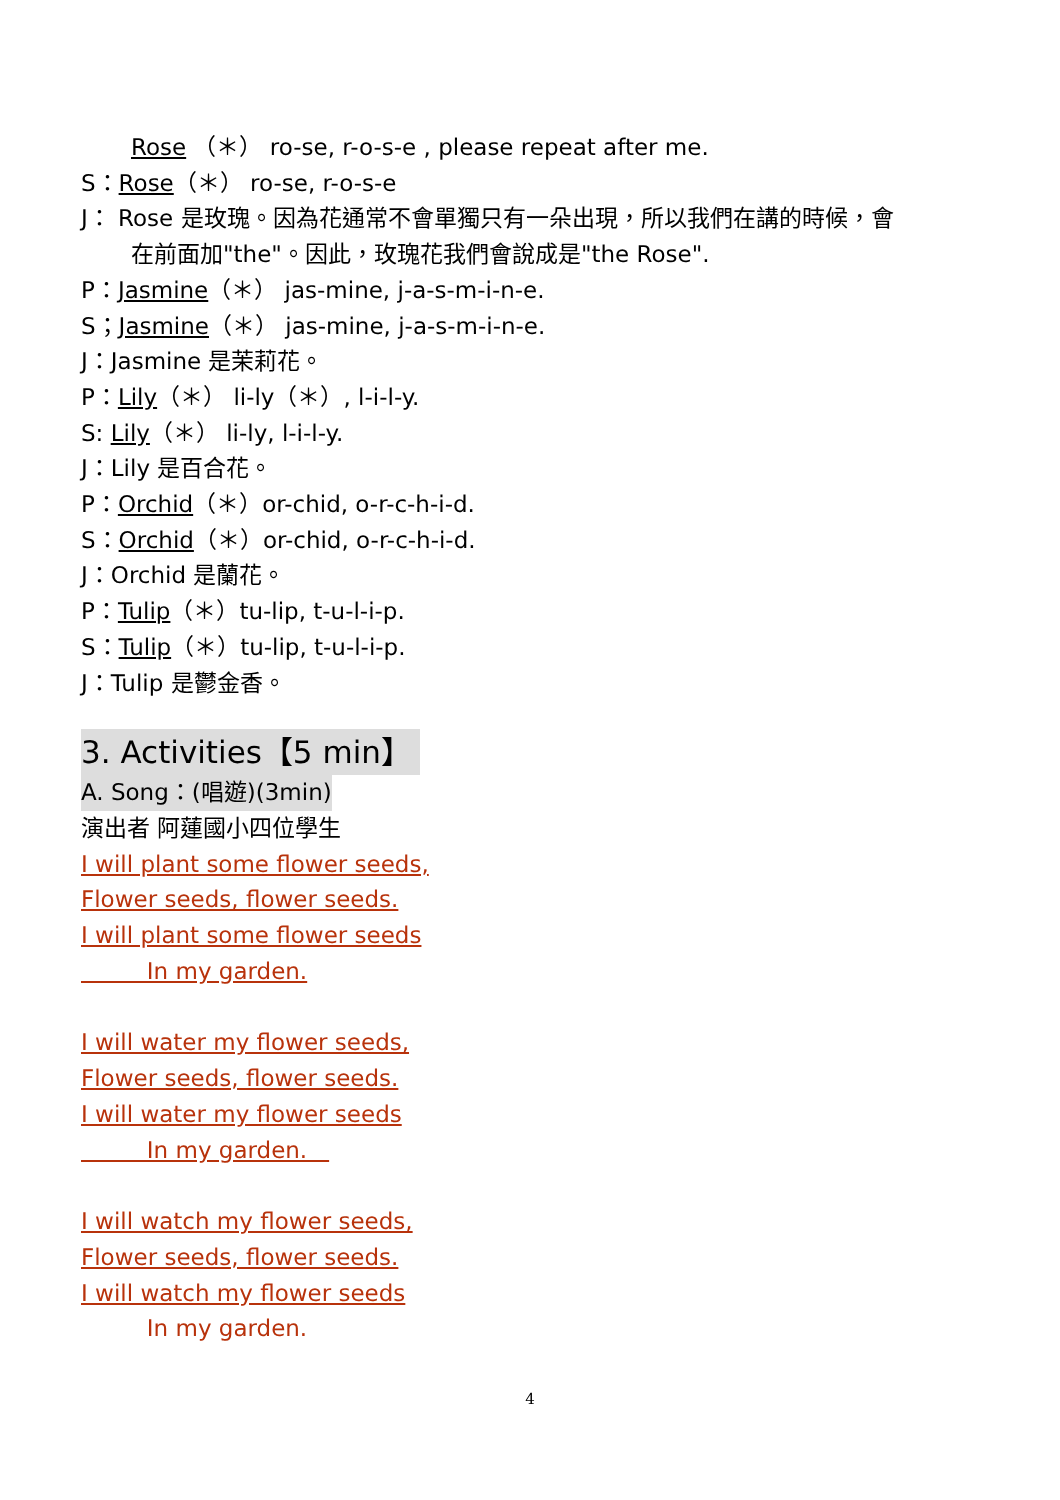Rose （＊） ro-se, r-o-s-e , please repeat after me.
S：Rose（＊） ro-se, r-o-s-e
J： Rose 是玫瑰。因為花通常不會單獨只有一朵出現，所以我們在講的時候，會
在前面加"the"。因此，玫瑰花我們會說成是"the Rose".
P：Jasmine（＊） jas-mine, j-a-s-m-i-n-e.
S；Jasmine（＊） jas-mine, j-a-s-m-i-n-e.
J：Jasmine 是茉莉花。
P：Lily（＊） li-ly（＊）, l-i-l-y.
S: Lily（＊） li-ly, l-i-l-y.
J：Lily 是百合花。
P：Orchid（＊）or-chid, o-r-c-h-i-d.
S：Orchid（＊）or-chid, o-r-c-h-i-d.
J：Orchid 是蘭花。
P：Tulip（＊）tu-lip, t-u-l-i-p.
S：Tulip（＊）tu-lip, t-u-l-i-p.
J：Tulip 是鬱金香。
3. Activities【5 min】
A. Song：(唱遊)(3min)
演出者 阿蓮國小四位學生
I will plant some flower seeds,
Flower seeds, flower seeds.
I will plant some flower seeds
In my garden.
I will water my flower seeds,
Flower seeds, flower seeds.
I will water my flower seeds
In my garden.
I will watch my flower seeds,
Flower seeds, flower seeds.
I will watch my flower seeds
In my garden.
4